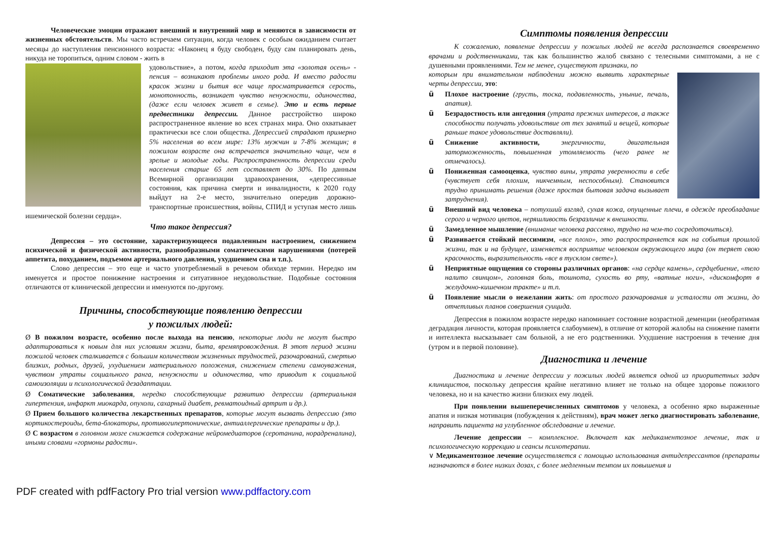Человеческие эмоции отражают внешний и внутренний мир и меняются в зависимости от жизненных обстоятельств. Мы часто встречаем ситуации, когда человек с особым ожиданием считает месяцы до наступления пенсионного возраста: «Наконец я буду свободен, буду сам планировать день, никуда не торопиться, одним словом - жить в
удовольствие», а потом, когда приходит эта «золотая осень» - пенсия – возникают проблемы иного рода. И вместо радости красок жизни и бытия все чаще просматривается серость, монотонность, возникает чувство ненужности, одиночества, (даже если человек живет в семье). Это и есть первые предвестники депрессии. Данное расстройство широко распространенное явление во всех странах мира. Оно охватывает практически все слои общества. Депрессией страдают примерно 5% населения во всем мире: 13% мужчин и 7-8% женщин; в пожилом возрасте она встречается значительно чаще, чем в зрелые и молодые годы. Распространенность депрессии среди населения старше 65 лет составляет до 30%. По данным Всемирной организации здравоохранения, «депрессивные состояния, как причина смерти и инвалидности, к 2020 году выйдут на 2-е место, значительно опередив дорожно-транспортные происшествия, войны, СПИД и уступая место лишь ишемической болезни сердца».
Что такое депрессия?
Депрессия – это состояние, характеризующееся подавленным настроением, снижением психической и физической активности, разнообразными соматическими нарушениями (потерей аппетита, похуданием, подъемом артериального давления, ухудшением сна и т.п.).
Слово депрессия – это еще и часто употребляемый в речевом обиходе термин. Нередко им именуется и простое понижение настроения и ситуативное неудовольствие. Подобные состояния отличаются от клинической депрессии и именуются по-другому.
Причины, способствующие появлению депрессии
у пожилых людей:
Ø В пожилом возрасте, особенно после выхода на пенсию, некоторые люди не могут быстро адаптироваться к новым для них условиям жизни, быта, времяпровождения. В этот период жизни пожилой человек сталкивается с большим количеством жизненных трудностей, разочарований, смертью близких, родных, друзей, ухудшением материального положения, снижением степени самоуважения, чувством утраты социального ранга, ненужности и одиночества, что приводит к социальной самоизоляции и психологической дезадаптации.
Ø Соматические заболевания, нередко способствующие развитию депрессии (артериальная гипертензия, инфаркт миокарда, опухоли, сахарный диабет, ревматоидный артрит и др.).
Ø Прием большого количества лекарственных препаратов, которые могут вызвать депрессию (это кортикостероиды, бета-блокаторы, противогипертонические, антиаллергические препараты и др.).
Ø С возрастом в головном мозге снижается содержание нейромедиаторов (серотанина, норадреналина), иными словами «гормоны радости».
Симптомы появления депрессии
К сожалению, появление депрессии у пожилых людей не всегда распознается своевременно врачами и родственниками, так как большинство жалоб связано с телесными симптомами, а не с душевными проявлениями. Тем не менее, существуют признаки, по
которым при внимательном наблюдении можно выявить характерные черты депрессии, это:
ü Плохое настроение (грусть, тоска, подавленность, уныние, печаль, апатия).
ü Безрадостность или ангедония (утрата прежних интересов, а также способности получать удовольствие от тех занятий и вещей, которые раньше такое удовольствие доставляли).
ü Снижение активности, энергичности, двигательная заторможенность, повышенная утомляемость (чего ранее не отмечалось).
ü Пониженная самооценка, чувство вины, утрата уверенности в себе (чувствует себя плохим, никчемным, неспособным). Становится трудно принимать решения (даже простая бытовая задача вызывает затруднения).
ü Внешний вид человека – потухший взгляд, сухая кожа, опущенные плечи, в одежде преобладание серого и черного цветов, неряшливость безразличие к внешности.
ü Замедленное мышление (внимание человека рассеяно, трудно на чем-то сосредоточиться).
ü Развивается стойкий пессимизм, «все плохо», это распространяется как на события прошлой жизни, так и на будущее, изменяется восприятие человеком окружающего мира (он теряет свою красочность, выразительность «все в тусклом свете»).
ü Неприятные ощущения со стороны различных органов: «на сердце камень», сердцебиение, «тело налито свинцом», головная боль, тошнота, сухость во рту, «ватные ноги», «дискомфорт в желудочно-кишечном тракте» и т.п.
ü Появление мысли о нежелании жить: от простого разочарования и усталости от жизни, до отчетливых планов совершения суицида.
Депрессия в пожилом возрасте нередко напоминает состояние возрастной деменции (необратимая деградация личности, которая проявляется слабоумием), в отличие от которой жалобы на снижение памяти и интеллекта высказывает сам больной, а не его родственники. Ухудшение настроения в течение дня (утром и в первой половине).
Диагностика и лечение
Диагностика и лечение депрессии у пожилых людей является одной из приоритетных задач клиницистов, поскольку депрессия крайне негативно влияет не только на общее здоровье пожилого человека, но и на качество жизни близких ему людей.
При появлении вышеперечисленных симптомов у человека, а особенно ярко выраженные апатия и низкая мотивация (побуждения к действиям), врач может легко диагностировать заболевание, направить пациента на углубленное обследование и лечение.
Лечение депрессии – комплексное. Включает как медикаментозное лечение, так и психологическую коррекцию и сеансы психотерапии.
∨ Медикаментозное лечение осуществляется с помощью использования антидепрессантов (препараты назначаются в более низких дозах, с более медленным темпом их повышения и
PDF created with pdfFactory Pro trial version www.pdffactory.com